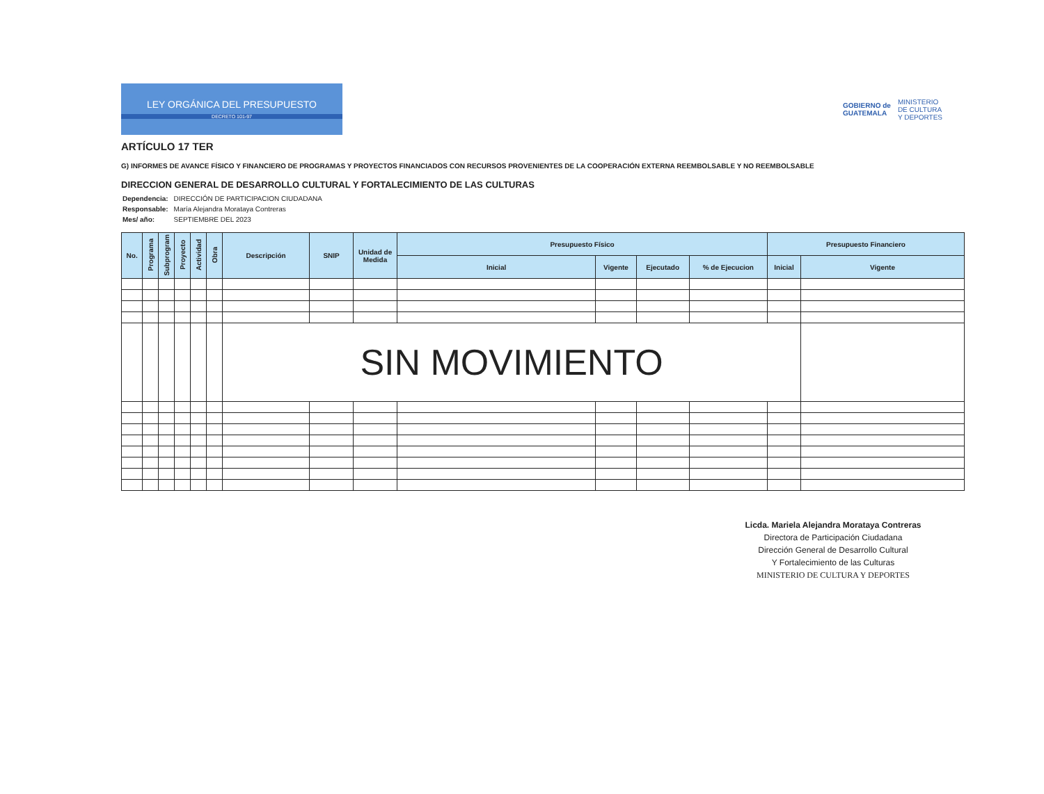LEY ORGÁNICA DEL PRESUPUESTO
DECRETO 101-97
GOBIERNO de
GUATEMALA MINISTERIO
DE CULTURA
Y DEPORTES
ARTÍCULO 17 TER
G) INFORMES DE AVANCE FÍSICO Y FINANCIERO DE PROGRAMAS Y PROYECTOS FINANCIADOS CON RECURSOS PROVENIENTES DE LA COOPERACIÓN EXTERNA REEMBOLSABLE Y NO REEMBOLSABLE
DIRECCION GENERAL DE DESARROLLO CULTURAL Y FORTALECIMIENTO DE LAS CULTURAS
| Dependencia: | DIRECCIÓN DE PARTICIPACION CIUDADANA |
| Responsable: | María Alejandra Morataya Contreras |
| Mes/ año: | SEPTIEMBRE DEL 2023 |
| No. | Programa | Subprogram | Proyecto | Actividad | Obra | Descripción | SNIP | Unidad de Medida | Presupuesto Físico | | | | Presupuesto Financiero | |
| --- | --- | --- | --- | --- | --- | --- | --- | --- | --- | --- | --- | --- | --- | --- |
| | | | | | | | | | Inicial | Vigente | Ejecutado | % de Ejecucion | Inicial | Vigente |
| | | | | | | SIN MOVIMIENTO | | | | | | | | |
Licda. Mariela Alejandra Morataya Contreras
Directora de Participación Ciudadana
Dirección General de Desarrollo Cultural
Y Fortalecimiento de las Culturas
MINISTERIO DE CULTURA Y DEPORTES